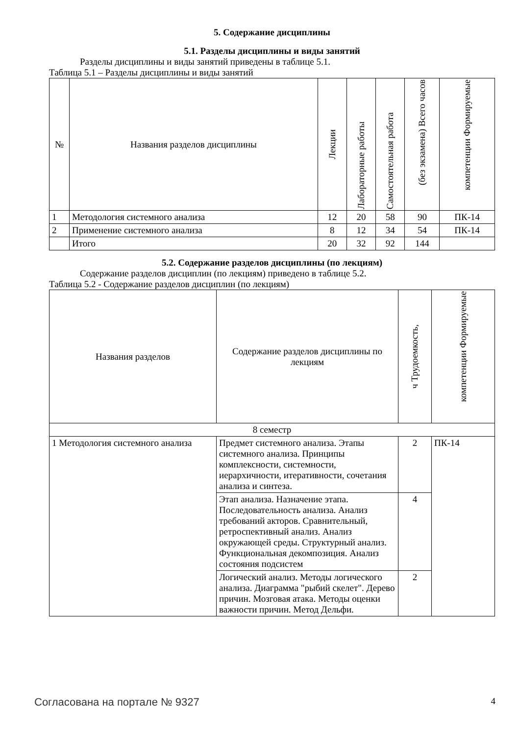5. Содержание дисциплины
5.1. Разделы дисциплины и виды занятий
Разделы дисциплины и виды занятий приведены в таблице 5.1.
Таблица 5.1 – Разделы дисциплины и виды занятий
| № | Названия разделов дисциплины | Лекции | Лабораторные работы | Самостоятельная работа | (без экзамена) Всего часов | компетенции Формируемые |
| --- | --- | --- | --- | --- | --- | --- |
| 1 | Методология системного анализа | 12 | 20 | 58 | 90 | ПК-14 |
| 2 | Применение системного анализа | 8 | 12 | 34 | 54 | ПК-14 |
| | Итого | 20 | 32 | 92 | 144 | |
5.2. Содержание разделов дисциплины (по лекциям)
Содержание разделов дисциплин (по лекциям) приведено в таблице 5.2.
Таблица 5.2 - Содержание разделов дисциплин (по лекциям)
| Названия разделов | Содержание разделов дисциплины по лекциям | ч Трудоемкость, | компетенции Формируемые |
| --- | --- | --- | --- |
| 8 семестр | | | |
| 1 Методология системного анализа | Предмет системного анализа. Этапы системного анализа. Принципы комплексности, системности, иерархичности, итеративности, сочетания анализа и синтеза. | 2 | ПК-14 |
| | Этап анализа. Назначение этапа. Последовательность анализа. Анализ требований акторов. Сравнительный, ретроспективный анализ. Анализ окружающей среды. Структурный анализ. Функциональная декомпозиция. Анализ состояния подсистем | 4 | |
| | Логический анализ. Методы логического анализа. Диаграмма "рыбий скелет". Дерево причин. Мозговая атака. Методы оценки важности причин. Метод Дельфи. | 2 | |
Согласована на портале № 9327 4